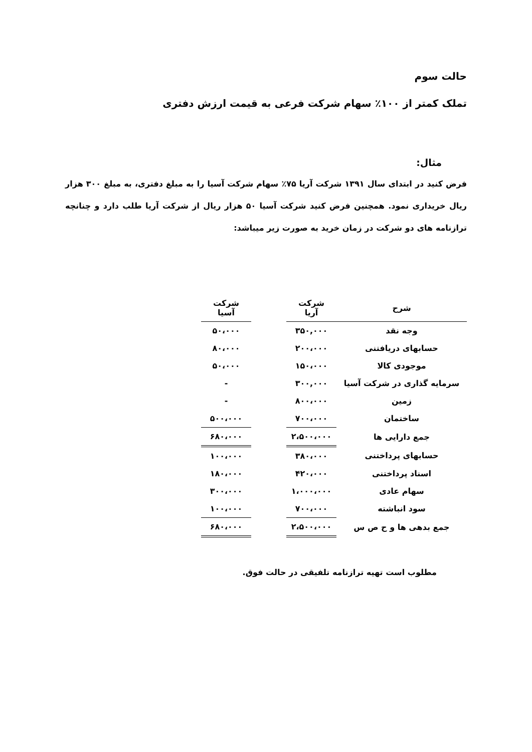حالت سوم
تملک کمتر از ۱۰۰٪ سهام شرکت فرعی به قیمت ارزش دفتری
مثال:
فرض کنید در ابتدای سال ۱۳۹۱ شرکت آریا ۷۵٪ سهام شرکت آسیا را به مبلغ دفتری، به مبلغ ۳۰۰ هزار ریال خریداری نمود. همچنین فرض کنید شرکت آسیا ۵۰ هزار ریال از شرکت آریا طلب دارد و چنانچه ترازنامه های دو شرکت در زمان خرید به صورت زیر میباشد:
| شرح | شرکت آریا | | شرکت آسیا |
| --- | --- | --- | --- |
| وجه نقد | ۳۵۰,۰۰۰ | | ۵۰،۰۰۰ |
| حسابهای دریافتنی | ۲۰۰،۰۰۰ | | ۸۰،۰۰۰ |
| موجودی کالا | ۱۵۰،۰۰۰ | | ۵۰،۰۰۰ |
| سرمایه گذاری در شرکت آسیا | ۳۰۰,۰۰۰ | | - |
| زمین | ۸۰۰،۰۰۰ | | - |
| ساختمان | ۷۰۰،۰۰۰ | | ۵۰۰،۰۰۰ |
| جمع دارایی ها | ۲،۵۰۰،۰۰۰ | | ۶۸۰،۰۰۰ |
| حسابهای پرداختنی | ۳۸۰،۰۰۰ | | ۱۰۰،۰۰۰ |
| اسناد پرداختنی | ۴۲۰،۰۰۰ | | ۱۸۰،۰۰۰ |
| سهام عادی | ۱،۰۰۰،۰۰۰ | | ۳۰۰،۰۰۰ |
| سود انباشته | ۷۰۰،۰۰۰ | | ۱۰۰،۰۰۰ |
| جمع بدهی ها و ح ص س | ۲،۵۰۰،۰۰۰ | | ۶۸۰،۰۰۰ |
مطلوب است تهیه ترازنامه تلفیقی در حالت فوق.